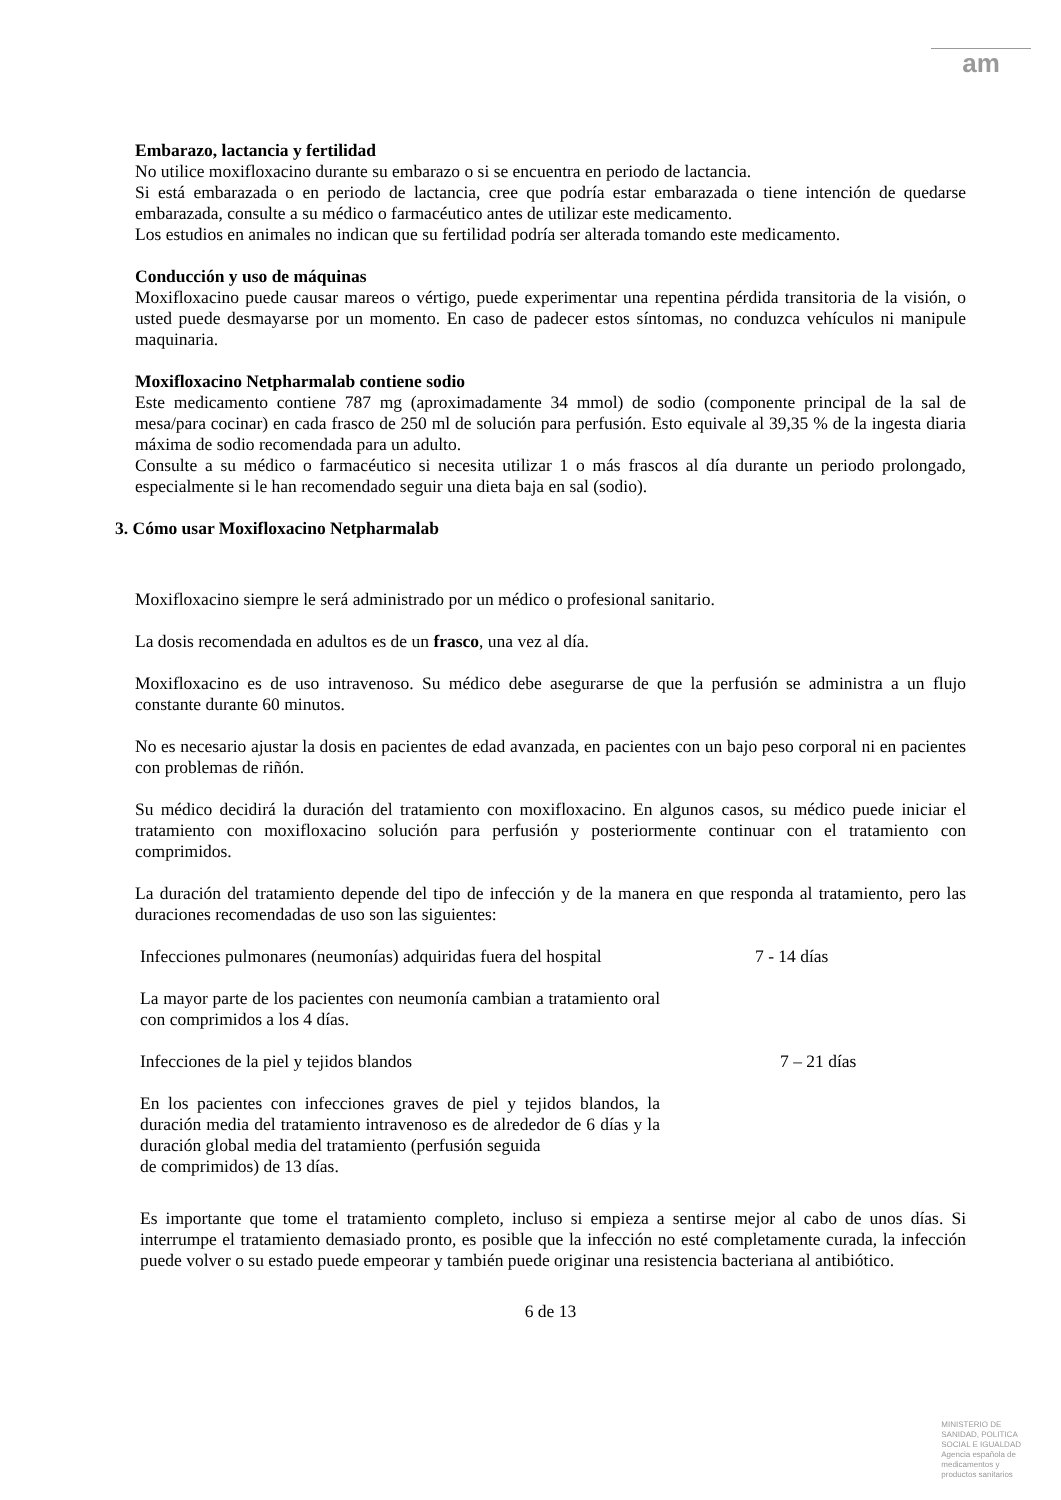am
Embarazo, lactancia y fertilidad
No utilice moxifloxacino durante su embarazo o si se encuentra en periodo de lactancia.
Si está embarazada o en periodo de lactancia, cree que podría estar embarazada o tiene intención de quedarse embarazada, consulte a su médico o farmacéutico antes de utilizar este medicamento.
Los estudios en animales no indican que su fertilidad podría ser alterada tomando este medicamento.
Conducción y uso de máquinas
Moxifloxacino puede causar mareos o vértigo, puede experimentar una repentina pérdida transitoria de la visión, o usted puede desmayarse por un momento. En caso de padecer estos síntomas, no conduzca vehículos ni manipule maquinaria.
Moxifloxacino Netpharmalab contiene sodio
Este medicamento contiene 787 mg (aproximadamente 34 mmol) de sodio (componente principal de la sal de mesa/para cocinar) en cada frasco de 250 ml de solución para perfusión. Esto equivale al 39,35 % de la ingesta diaria máxima de sodio recomendada para un adulto.
Consulte a su médico o farmacéutico si necesita utilizar 1 o más frascos al día durante un periodo prolongado, especialmente si le han recomendado seguir una dieta baja en sal (sodio).
3. Cómo usar Moxifloxacino Netpharmalab
Moxifloxacino siempre le será administrado por un médico o profesional sanitario.
La dosis recomendada en adultos es de un frasco, una vez al día.
Moxifloxacino es de uso intravenoso. Su médico debe asegurarse de que la perfusión se administra a un flujo constante durante 60 minutos.
No es necesario ajustar la dosis en pacientes de edad avanzada, en pacientes con un bajo peso corporal ni en pacientes con problemas de riñón.
Su médico decidirá la duración del tratamiento con moxifloxacino. En algunos casos, su médico puede iniciar el tratamiento con moxifloxacino solución para perfusión y posteriormente continuar con el tratamiento con comprimidos.
La duración del tratamiento depende del tipo de infección y de la manera en que responda al tratamiento, pero las duraciones recomendadas de uso son las siguientes:
| Infecciones pulmonares (neumonías) adquiridas fuera del hospital | 7 - 14 días |
| La mayor parte de los pacientes con neumonía cambian a tratamiento oral con comprimidos a los 4 días. | |
| Infecciones de la piel y tejidos blandos | 7 – 21 días |
| En los pacientes con infecciones graves de piel y tejidos blandos, la duración media del tratamiento intravenoso es de alrededor de 6 días y la duración global media del tratamiento (perfusión seguida de comprimidos) de 13 días. | |
Es importante que tome el tratamiento completo, incluso si empieza a sentirse mejor al cabo de unos días. Si interrumpe el tratamiento demasiado pronto, es posible que la infección no esté completamente curada, la infección puede volver o su estado puede empeorar y también puede originar una resistencia bacteriana al antibiótico.
6 de 13
MINISTERIO DE
SANIDAD, POLITICA
SOCIAL E IGUALDAD
Agencia española de
medicamentos y
productos sanitarios